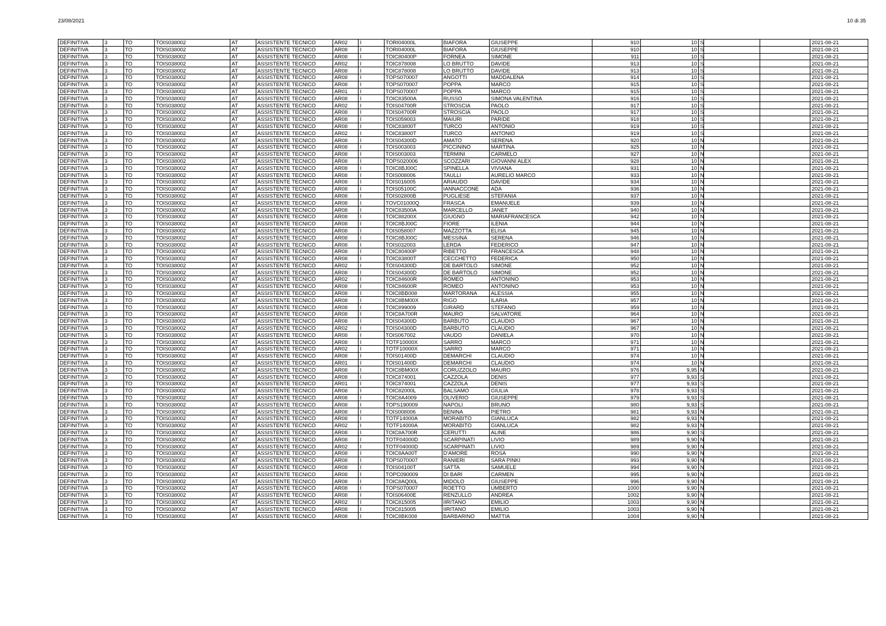23/08/2021 10 di 35
| DEFINITIVA | 3 | TO | TOIS038002 | AT | ASSISTENTE TECNICO | AR02 | I | TORI04000L | BIAFORA | GIUSEPPE | 910 | 10 | S | | | 2021-08-21 |
| DEFINITIVA | 3 | TO | TOIS038002 | AT | ASSISTENTE TECNICO | AR08 | I | TORI04000L | BIAFORA | GIUSEPPE | 910 | 10 | S | | | 2021-08-21 |
| DEFINITIVA | 3 | TO | TOIS038002 | AT | ASSISTENTE TECNICO | AR08 | I | TOIC80400P | FORNEA | SIMONE | 911 | 10 | S | | | 2021-08-21 |
| DEFINITIVA | 3 | TO | TOIS038002 | AT | ASSISTENTE TECNICO | AR02 | I | TOIC878008 | LO BRUTTO | DAVIDE | 913 | 10 | S | | | 2021-08-21 |
| DEFINITIVA | 3 | TO | TOIS038002 | AT | ASSISTENTE TECNICO | AR08 | I | TOIC878008 | LO BRUTTO | DAVIDE | 913 | 10 | S | | | 2021-08-21 |
| DEFINITIVA | 3 | TO | TOIS038002 | AT | ASSISTENTE TECNICO | AR08 | I | TOPS070007 | ANGOTTI | MADDALENA | 914 | 10 | S | | | 2021-08-21 |
| DEFINITIVA | 3 | TO | TOIS038002 | AT | ASSISTENTE TECNICO | AR08 | I | TOPS070007 | POPPA | MARCO | 915 | 10 | S | | | 2021-08-21 |
| DEFINITIVA | 3 | TO | TOIS038002 | AT | ASSISTENTE TECNICO | AR01 | I | TOPS070007 | POPPA | MARCO | 915 | 10 | S | | | 2021-08-21 |
| DEFINITIVA | 3 | TO | TOIS038002 | AT | ASSISTENTE TECNICO | AR08 | I | TOIC83500A | RUSSO | SIMONA VALENTINA | 916 | 10 | S | | | 2021-08-21 |
| DEFINITIVA | 3 | TO | TOIS038002 | AT | ASSISTENTE TECNICO | AR02 | I | TOIS04700R | STROSCIA | PAOLO | 917 | 10 | S | | | 2021-08-21 |
| DEFINITIVA | 3 | TO | TOIS038002 | AT | ASSISTENTE TECNICO | AR08 | I | TOIS04700R | STROSCIA | PAOLO | 917 | 10 | S | | | 2021-08-21 |
| DEFINITIVA | 3 | TO | TOIS038002 | AT | ASSISTENTE TECNICO | AR08 | I | TOIS059003 | MAIURI | PARIDE | 918 | 10 | S | | | 2021-08-21 |
| DEFINITIVA | 3 | TO | TOIS038002 | AT | ASSISTENTE TECNICO | AR08 | I | TOIC83800T | TURCO | ANTONIO | 919 | 10 | S | | | 2021-08-21 |
| DEFINITIVA | 3 | TO | TOIS038002 | AT | ASSISTENTE TECNICO | AR02 | I | TOIC83800T | TURCO | ANTONIO | 919 | 10 | S | | | 2021-08-21 |
| DEFINITIVA | 3 | TO | TOIS038002 | AT | ASSISTENTE TECNICO | AR08 | I | TOIS04300D | AMATO | SERENA | 920 | 10 | N | | | 2021-08-21 |
| DEFINITIVA | 3 | TO | TOIS038002 | AT | ASSISTENTE TECNICO | AR08 | I | TOIS003003 | PICCININO | MARTINA | 925 | 10 | N | | | 2021-08-21 |
| DEFINITIVA | 3 | TO | TOIS038002 | AT | ASSISTENTE TECNICO | AR08 | I | TOIS003003 | TERMINI | CARMELO | 927 | 10 | N | | | 2021-08-21 |
| DEFINITIVA | 3 | TO | TOIS038002 | AT | ASSISTENTE TECNICO | AR08 | I | TOPS020006 | SCOZZARI | GIOVANNI ALEX | 928 | 10 | N | | | 2021-08-21 |
| DEFINITIVA | 3 | TO | TOIS038002 | AT | ASSISTENTE TECNICO | AR08 | I | TOIC8BJ00C | SPINELLA | VIVIANA | 931 | 10 | N | | | 2021-08-21 |
| DEFINITIVA | 3 | TO | TOIS038002 | AT | ASSISTENTE TECNICO | AR08 | I | TOIS008006 | TAULLI | AURELIO MARCO | 933 | 10 | N | | | 2021-08-21 |
| DEFINITIVA | 3 | TO | TOIS038002 | AT | ASSISTENTE TECNICO | AR08 | I | TOIS016005 | ARIAUDO | DAVIDE | 934 | 10 | N | | | 2021-08-21 |
| DEFINITIVA | 3 | TO | TOIS038002 | AT | ASSISTENTE TECNICO | AR08 | I | TOIS05100C | IANNACCONE | ADA | 936 | 10 | N | | | 2021-08-21 |
| DEFINITIVA | 3 | TO | TOIS038002 | AT | ASSISTENTE TECNICO | AR08 | I | TOIS02800B | PUGLIESE | STEFANIA | 937 | 10 | N | | | 2021-08-21 |
| DEFINITIVA | 3 | TO | TOIS038002 | AT | ASSISTENTE TECNICO | AR08 | I | TOVC01000Q | FRASCA | EMANUELE | 939 | 10 | N | | | 2021-08-21 |
| DEFINITIVA | 3 | TO | TOIS038002 | AT | ASSISTENTE TECNICO | AR08 | I | TOIC83500A | MARCELLO | JANET | 940 | 10 | N | | | 2021-08-21 |
| DEFINITIVA | 3 | TO | TOIS038002 | AT | ASSISTENTE TECNICO | AR08 | I | TOIC88200X | GIUGNO | MARIAFRANCESCA | 942 | 10 | N | | | 2021-08-21 |
| DEFINITIVA | 3 | TO | TOIS038002 | AT | ASSISTENTE TECNICO | AR08 | I | TOIC8BJ00C | FIORE | ILENIA | 944 | 10 | N | | | 2021-08-21 |
| DEFINITIVA | 3 | TO | TOIS038002 | AT | ASSISTENTE TECNICO | AR08 | I | TOIS058007 | MAZZOTTA | ELISA | 945 | 10 | N | | | 2021-08-21 |
| DEFINITIVA | 3 | TO | TOIS038002 | AT | ASSISTENTE TECNICO | AR08 | I | TOIC8BJ00C | MESSINA | SERENA | 946 | 10 | N | | | 2021-08-21 |
| DEFINITIVA | 3 | TO | TOIS038002 | AT | ASSISTENTE TECNICO | AR08 | I | TOIS032003 | LERDA | FEDERICO | 947 | 10 | N | | | 2021-08-21 |
| DEFINITIVA | 3 | TO | TOIS038002 | AT | ASSISTENTE TECNICO | AR08 | I | TOIC80400P | RIBETTO | FRANCESCA | 948 | 10 | N | | | 2021-08-21 |
| DEFINITIVA | 3 | TO | TOIS038002 | AT | ASSISTENTE TECNICO | AR08 | I | TOIC83800T | CECCHETTO | FEDERICA | 950 | 10 | N | | | 2021-08-21 |
| DEFINITIVA | 3 | TO | TOIS038002 | AT | ASSISTENTE TECNICO | AR02 | I | TOIS04300D | DE BARTOLO | SIMONE | 952 | 10 | N | | | 2021-08-21 |
| DEFINITIVA | 3 | TO | TOIS038002 | AT | ASSISTENTE TECNICO | AR08 | I | TOIS04300D | DE BARTOLO | SIMONE | 952 | 10 | N | | | 2021-08-21 |
| DEFINITIVA | 3 | TO | TOIS038002 | AT | ASSISTENTE TECNICO | AR02 | I | TOIC84600R | ROMEO | ANTONINO | 953 | 10 | N | | | 2021-08-21 |
| DEFINITIVA | 3 | TO | TOIS038002 | AT | ASSISTENTE TECNICO | AR08 | I | TOIC84600R | ROMEO | ANTONINO | 953 | 10 | N | | | 2021-08-21 |
| DEFINITIVA | 3 | TO | TOIS038002 | AT | ASSISTENTE TECNICO | AR08 | I | TOIC8BB008 | MARTORANA | ALESSIA | 955 | 10 | N | | | 2021-08-21 |
| DEFINITIVA | 3 | TO | TOIS038002 | AT | ASSISTENTE TECNICO | AR08 | I | TOIC8BM00X | RIGO | ILARIA | 957 | 10 | N | | | 2021-08-21 |
| DEFINITIVA | 3 | TO | TOIS038002 | AT | ASSISTENTE TECNICO | AR08 | I | TOIC899009 | GIRARD | STEFANO | 959 | 10 | N | | | 2021-08-21 |
| DEFINITIVA | 3 | TO | TOIS038002 | AT | ASSISTENTE TECNICO | AR08 | I | TOIC8A700R | MAURO | SALVATORE | 964 | 10 | N | | | 2021-08-21 |
| DEFINITIVA | 3 | TO | TOIS038002 | AT | ASSISTENTE TECNICO | AR08 | I | TOIS04300D | BARBUTO | CLAUDIO | 967 | 10 | N | | | 2021-08-21 |
| DEFINITIVA | 3 | TO | TOIS038002 | AT | ASSISTENTE TECNICO | AR02 | I | TOIS04300D | BARBUTO | CLAUDIO | 967 | 10 | N | | | 2021-08-21 |
| DEFINITIVA | 3 | TO | TOIS038002 | AT | ASSISTENTE TECNICO | AR08 | I | TOIS067002 | VAUDO | DANIELA | 970 | 10 | N | | | 2021-08-21 |
| DEFINITIVA | 3 | TO | TOIS038002 | AT | ASSISTENTE TECNICO | AR08 | I | TOTF10000X | SARRO | MARCO | 971 | 10 | N | | | 2021-08-21 |
| DEFINITIVA | 3 | TO | TOIS038002 | AT | ASSISTENTE TECNICO | AR02 | I | TOTF10000X | SARRO | MARCO | 971 | 10 | N | | | 2021-08-21 |
| DEFINITIVA | 3 | TO | TOIS038002 | AT | ASSISTENTE TECNICO | AR08 | I | TOIS01400D | DEMARCHI | CLAUDIO | 974 | 10 | N | | | 2021-08-21 |
| DEFINITIVA | 3 | TO | TOIS038002 | AT | ASSISTENTE TECNICO | AR01 | I | TOIS01400D | DEMARCHI | CLAUDIO | 974 | 10 | N | | | 2021-08-21 |
| DEFINITIVA | 3 | TO | TOIS038002 | AT | ASSISTENTE TECNICO | AR08 | I | TOIC8BM00X | CORUZZOLO | MAURO | 976 | 9,95 | N | | | 2021-08-21 |
| DEFINITIVA | 3 | TO | TOIS038002 | AT | ASSISTENTE TECNICO | AR08 | I | TOIC874001 | CAZZOLA | DENIS | 977 | 9,93 | S | | | 2021-08-21 |
| DEFINITIVA | 3 | TO | TOIS038002 | AT | ASSISTENTE TECNICO | AR01 | I | TOIC874001 | CAZZOLA | DENIS | 977 | 9,93 | S | | | 2021-08-21 |
| DEFINITIVA | 3 | TO | TOIS038002 | AT | ASSISTENTE TECNICO | AR08 | I | TOIC82000L | BALSAMO | GIULIA | 978 | 9,93 | S | | | 2021-08-21 |
| DEFINITIVA | 3 | TO | TOIS038002 | AT | ASSISTENTE TECNICO | AR08 | I | TOIC8A4009 | OLIVERIO | GIUSEPPE | 979 | 9,93 | S | | | 2021-08-21 |
| DEFINITIVA | 3 | TO | TOIS038002 | AT | ASSISTENTE TECNICO | AR08 | I | TOPS190009 | NAPOLI | BRUNO | 980 | 9,93 | S | | | 2021-08-21 |
| DEFINITIVA | 3 | TO | TOIS038002 | AT | ASSISTENTE TECNICO | AR08 | I | TOIS008006 | BENINA | PIETRO | 981 | 9,93 | N | | | 2021-08-21 |
| DEFINITIVA | 3 | TO | TOIS038002 | AT | ASSISTENTE TECNICO | AR08 | I | TOTF14000A | MORABITO | GIANLUCA | 982 | 9,93 | N | | | 2021-08-21 |
| DEFINITIVA | 3 | TO | TOIS038002 | AT | ASSISTENTE TECNICO | AR02 | I | TOTF14000A | MORABITO | GIANLUCA | 982 | 9,93 | N | | | 2021-08-21 |
| DEFINITIVA | 3 | TO | TOIS038002 | AT | ASSISTENTE TECNICO | AR08 | I | TOIC8A700R | CERUTTI | ALINE | 986 | 9,90 | S | | | 2021-08-21 |
| DEFINITIVA | 3 | TO | TOIS038002 | AT | ASSISTENTE TECNICO | AR08 | I | TOTF04000D | SCARPINATI | LIVIO | 989 | 9,90 | N | | | 2021-08-21 |
| DEFINITIVA | 3 | TO | TOIS038002 | AT | ASSISTENTE TECNICO | AR02 | I | TOTF04000D | SCARPINATI | LIVIO | 989 | 9,90 | N | | | 2021-08-21 |
| DEFINITIVA | 3 | TO | TOIS038002 | AT | ASSISTENTE TECNICO | AR08 | I | TOIC8AA00T | D'AMORE | ROSA | 990 | 9,90 | N | | | 2021-08-21 |
| DEFINITIVA | 3 | TO | TOIS038002 | AT | ASSISTENTE TECNICO | AR08 | I | TOPS070007 | RANIERI | SARA PINKI | 993 | 9,90 | N | | | 2021-08-21 |
| DEFINITIVA | 3 | TO | TOIS038002 | AT | ASSISTENTE TECNICO | AR08 | I | TOIS04100T | SATTA | SAMUELE | 994 | 9,90 | N | | | 2021-08-21 |
| DEFINITIVA | 3 | TO | TOIS038002 | AT | ASSISTENTE TECNICO | AR08 | I | TOPC090009 | DI BARI | CARMEN | 995 | 9,90 | N | | | 2021-08-21 |
| DEFINITIVA | 3 | TO | TOIS038002 | AT | ASSISTENTE TECNICO | AR08 | I | TOIC8AQ00L | MIDOLO | GIUSEPPE | 996 | 9,90 | N | | | 2021-08-21 |
| DEFINITIVA | 3 | TO | TOIS038002 | AT | ASSISTENTE TECNICO | AR08 | I | TOPS070007 | ROETTO | UMBERTO | 1000 | 9,90 | N | | | 2021-08-21 |
| DEFINITIVA | 3 | TO | TOIS038002 | AT | ASSISTENTE TECNICO | AR08 | I | TOIS06400E | RENZULLO | ANDREA | 1002 | 9,90 | N | | | 2021-08-21 |
| DEFINITIVA | 3 | TO | TOIS038002 | AT | ASSISTENTE TECNICO | AR02 | I | TOIC815005 | IIRITANO | EMILIO | 1003 | 9,90 | N | | | 2021-08-21 |
| DEFINITIVA | 3 | TO | TOIS038002 | AT | ASSISTENTE TECNICO | AR08 | I | TOIC815005 | IIRITANO | EMILIO | 1003 | 9,90 | N | | | 2021-08-21 |
| DEFINITIVA | 3 | TO | TOIS038002 | AT | ASSISTENTE TECNICO | AR08 | I | TOIC8BK008 | BARBARINO | MATTIA | 1004 | 9,90 | N | | | 2021-08-21 |